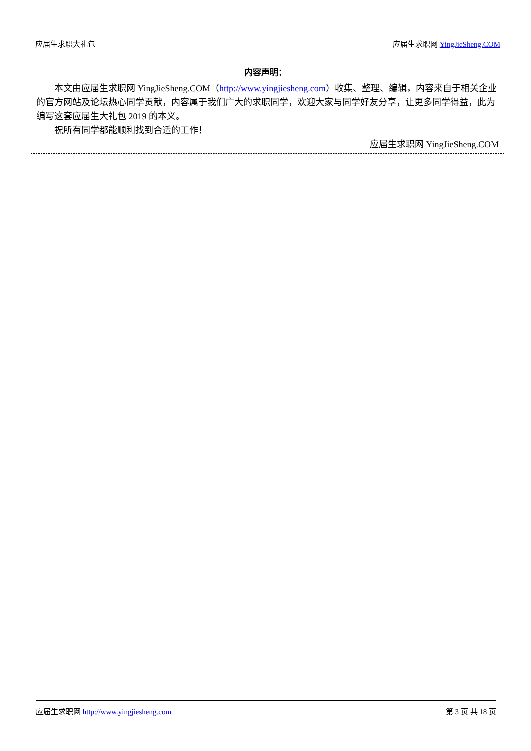应届生求职大礼包 应届生求职网 YingJieSheng.COM
内容声明：
本文由应届生求职网 YingJieSheng.COM（http://www.yingjiesheng.com）收集、整理、编辑，内容来自于相关企业的官方网站及论坛热心同学贡献，内容属于我们广大的求职同学，欢迎大家与同学好友分享，让更多同学得益，此为编写这套应届生大礼包 2019 的本义。
祝所有同学都能顺利找到合适的工作！
应届生求职网 YingJieSheng.COM
应届生求职网 http://www.yingjiesheng.com 第 3 页 共 18 页